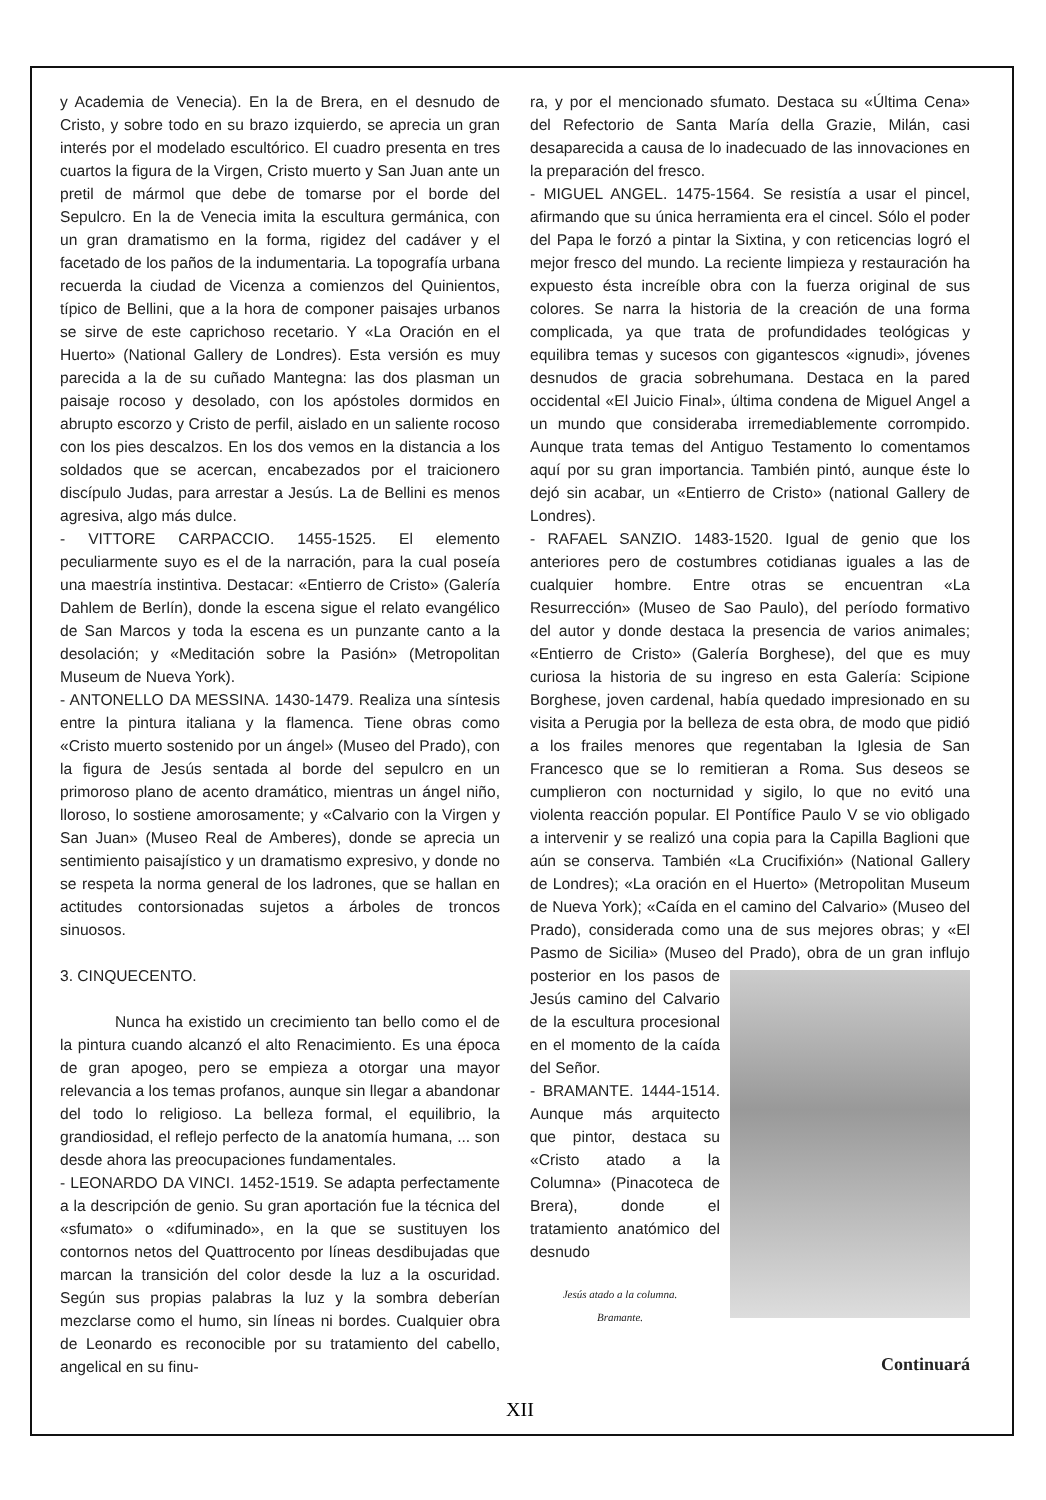y Academia de Venecia). En la de Brera, en el desnudo de Cristo, y sobre todo en su brazo izquierdo, se aprecia un gran interés por el modelado escultórico. El cuadro presenta en tres cuartos la figura de la Virgen, Cristo muerto y San Juan ante un pretil de mármol que debe de tomarse por el borde del Sepulcro. En la de Venecia imita la escultura germánica, con un gran dramatismo en la forma, rigidez del cadáver y el facetado de los paños de la indumentaria. La topografía urbana recuerda la ciudad de Vicenza a comienzos del Quinientos, típico de Bellini, que a la hora de componer paisajes urbanos se sirve de este caprichoso recetario. Y «La Oración en el Huerto» (National Gallery de Londres). Esta versión es muy parecida a la de su cuñado Mantegna: las dos plasman un paisaje rocoso y desolado, con los apóstoles dormidos en abrupto escorzo y Cristo de perfil, aislado en un saliente rocoso con los pies descalzos. En los dos vemos en la distancia a los soldados que se acercan, encabezados por el traicionero discípulo Judas, para arrestar a Jesús. La de Bellini es menos agresiva, algo más dulce.
- VITTORE CARPACCIO. 1455-1525. El elemento peculiarmente suyo es el de la narración, para la cual poseía una maestría instintiva. Destacar: «Entierro de Cristo» (Galería Dahlem de Berlín), donde la escena sigue el relato evangélico de San Marcos y toda la escena es un punzante canto a la desolación; y «Meditación sobre la Pasión» (Metropolitan Museum de Nueva York).
- ANTONELLO DA MESSINA. 1430-1479. Realiza una síntesis entre la pintura italiana y la flamenca. Tiene obras como «Cristo muerto sostenido por un ángel» (Museo del Prado), con la figura de Jesús sentada al borde del sepulcro en un primoroso plano de acento dramático, mientras un ángel niño, lloroso, lo sostiene amorosamente; y «Calvario con la Virgen y San Juan» (Museo Real de Amberes), donde se aprecia un sentimiento paisajístico y un dramatismo expresivo, y donde no se respeta la norma general de los ladrones, que se hallan en actitudes contorsionadas sujetos a árboles de troncos sinuosos.
3. CINQUECENTO.
Nunca ha existido un crecimiento tan bello como el de la pintura cuando alcanzó el alto Renacimiento. Es una época de gran apogeo, pero se empieza a otorgar una mayor relevancia a los temas profanos, aunque sin llegar a abandonar del todo lo religioso. La belleza formal, el equilibrio, la grandiosidad, el reflejo perfecto de la anatomía humana, ... son desde ahora las preocupaciones fundamentales.
- LEONARDO DA VINCI. 1452-1519. Se adapta perfectamente a la descripción de genio. Su gran aportación fue la técnica del «sfumato» o «difuminado», en la que se sustituyen los contornos netos del Quattrocento por líneas desdibujadas que marcan la transición del color desde la luz a la oscuridad. Según sus propias palabras la luz y la sombra deberían mezclarse como el humo, sin líneas ni bordes. Cualquier obra de Leonardo es reconocible por su tratamiento del cabello, angelical en su finu-
ra, y por el mencionado sfumato. Destaca su «Última Cena» del Refectorio de Santa María della Grazie, Milán, casi desaparecida a causa de lo inadecuado de las innovaciones en la preparación del fresco.
- MIGUEL ANGEL. 1475-1564. Se resistía a usar el pincel, afirmando que su única herramienta era el cincel. Sólo el poder del Papa le forzó a pintar la Sixtina, y con reticencias logró el mejor fresco del mundo. La reciente limpieza y restauración ha expuesto ésta increíble obra con la fuerza original de sus colores. Se narra la historia de la creación de una forma complicada, ya que trata de profundidades teológicas y equilibra temas y sucesos con gigantescos «ignudi», jóvenes desnudos de gracia sobrehumana. Destaca en la pared occidental «El Juicio Final», última condena de Miguel Angel a un mundo que consideraba irremediablemente corrompido. Aunque trata temas del Antiguo Testamento lo comentamos aquí por su gran importancia. También pintó, aunque éste lo dejó sin acabar, un «Entierro de Cristo» (national Gallery de Londres).
- RAFAEL SANZIO. 1483-1520. Igual de genio que los anteriores pero de costumbres cotidianas iguales a las de cualquier hombre. Entre otras se encuentran «La Resurrección» (Museo de Sao Paulo), del período formativo del autor y donde destaca la presencia de varios animales; «Entierro de Cristo» (Galería Borghese), del que es muy curiosa la historia de su ingreso en esta Galería: Scipione Borghese, joven cardenal, había quedado impresionado en su visita a Perugia por la belleza de esta obra, de modo que pidió a los frailes menores que regentaban la Iglesia de San Francesco que se lo remitieran a Roma. Sus deseos se cumplieron con nocturnidad y sigilo, lo que no evitó una violenta reacción popular. El Pontífice Paulo V se vio obligado a intervenir y se realizó una copia para la Capilla Baglioni que aún se conserva. También «La Crucifixión» (National Gallery de Londres); «La oración en el Huerto» (Metropolitan Museum de Nueva York); «Caída en el camino del Calvario» (Museo del Prado), considerada como una de sus mejores obras; y «El Pasmo de Sicilia» (Museo del Prado), obra de un gran influjo posterior en los pasos de Jesús camino del Calvario de la escultura procesional en el momento de la caída del Señor.
- BRAMANTE. 1444-1514. Aunque más arquitecto que pintor, destaca su «Cristo atado a la Columna» (Pinacoteca de Brera), donde el tratamiento anatómico del desnudo
Jesús atado a la columna.
Bramante.
Continuará
XII